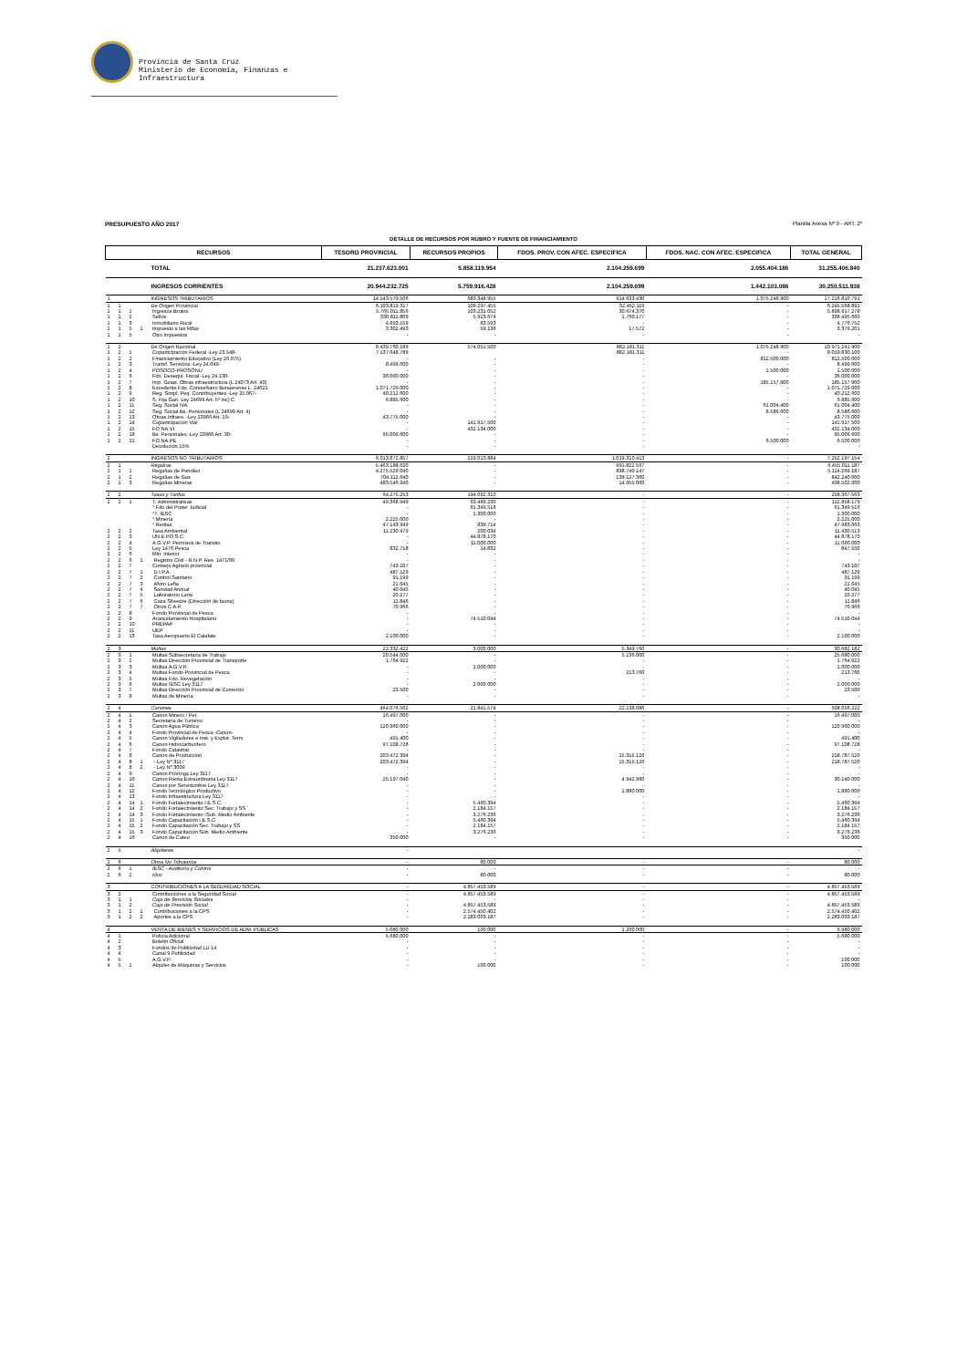Provincia de Santa Cruz
Ministerio de Economía, Finanzas e
Infraestructura
PRESUPUESTO AÑO 2017 Planilla Anexa Nº 9 - ART. 2º
DETALLE DE RECURSOS POR RUBRO Y FUENTE DE FINANCIAMIENTO
| RECURSOS | | | | | TESORO PROVINCIAL | RECURSOS PROPIOS | FDOS. PROV. CON AFEC. ESPECIFICA | FDOS. NAC. CON AFEC. ESPECIFICA | TOTAL GENERAL |
| --- | --- | --- | --- | --- | --- | --- | --- | --- | --- |
| | | | | TOTAL | 21.237.623.001 | 5.858.119.954 | 2.104.259.699 | 2.055.404.186 | 31.255.406.840 |
| | | | | INGRESOS CORRIENTES | 20.944.232.725 | 5.759.916.428 | 2.104.259.699 | 1.442.103.086 | 30.250.511.938 |
| 1 | | | | INGRESOS TRIBUTARIOS | 14.543.579.506 | 683.348.955 | 914.633.430 | 1.075.248.900 | 17.216.810.791 |
| 1 | 1 | | | De Origen Provincial | 6.103.819.317 | 109.297.455 | 32.452.119 | - | 6.245.568.891 |
| 1 | 1 | 1 | | Ingresos Brutos | 5.765.011.856 | 103.231.052 | 30.674.370 | - | 5.898.917.278 |
| 1 | 1 | 2 | | Sellos | 330.811.809 | 5.923.674 | 1.760.177 | - | 338.495.660 |
| 1 | 1 | 3 | | Inmobiliario Rural | 4.693.159 | 83.593 | - | - | 4.776.752 |
| 1 | 1 | 5 | 1 | Impuesto a las Rifas | 3.302.493 | 59.136 | 17.572 | - | 3.379.201 |
| 1 | 1 | 5 | | Otro Impuestos | - | - | - | - | - |
| 1 | 2 | | | De Origen Nacional | 8.439.760.189 | 574.051.500 | 882.181.311 | 1.075.248.900 | 10.971.241.900 |
| 1 | 2 | 1 | | Coparticipación Federal -Ley 23.548- | 7.137.648.789 | | 882.181.311 | - | 8.019.830.100 |
| 1 | 2 | 2 | | Financiamiento Educativo (Ley 26.075) | - | - | - | 812.500.000 | 812.500.000 |
| 1 | 2 | 3 | | Transf. Servicios -Ley 24.049- | 8.499.600 | - | - | - | 8.499.600 |
| 1 | 2 | 4 | | POSOCO-PROSONU | - | - | - | 1.500.000 | 1.500.000 |
| 1 | 2 | 6 | | Fdo. Desequi. Fiscal -Ley 24.130- | 36.000.000 | - | - | - | 36.000.000 |
| 1 | 2 | 7 | | Imp. Gcias. Obras infraestructura (L 24073 Art. 40) | - | - | - | 185.157.900 | 185.157.900 |
| 1 | 2 | 8 | | Excedente Fdo. Conourbano Bonaerense L. 24621 | 1.071.729.000 | - | - | - | 1.071.729.000 |
| 1 | 2 | 9 | | Reg. Simpl. Peq. Contribuyentes -Ley 25.067- | 40.212.600 | - | - | - | 40.212.600 |
| 1 | 2 | 10 | | S. Fija Gan. Ley 24699 Art. 5º inc) C | 6.885.600 | - | - | - | 6.885.600 |
| 1 | 2 | 11 | | Seg. Social IVA | - | - | - | 61.004.400 | 61.004.400 |
| 1 | 2 | 12 | | Seg. Social Bs. Personales (L 24699 Art. 4) | - | - | - | 8.586.600 | 8.586.600 |
| 1 | 2 | 13 | | Obras Infraes. -Ley 23966 Art. 19- | 43.775.000 | - | - | - | 43.775.000 |
| 1 | 2 | 14 | | Coparticipación Vial | - | 141.917.500 | - | - | 141.917.500 |
| 1 | 2 | 15 | | FO.NA.VI. | - | 432.134.000 | - | - | 432.134.000 |
| 1 | 2 | 18 | | Bs. Personales -Ley 23966 Art. 30- | 95.009.600 | - | - | - | 95.009.600 |
| 1 | 2 | 21 | | FO.NA.PE | - | - | - | 6.500.000 | 6.500.000 |
| | | | | Devolución 15% | - | - | - | - | - |
| 2 | | | | INGRESOS NO TRIBUTARIOS | 6.013.872.857 | 219.013.884 | 1.019.310.413 | - | 7.252.197.154 |
| 2 | 1 | | | Regalías | 5.463.188.620 | - | 991.822.567 | - | 6.455.011.187 |
| 2 | 1 | 1 | | Regalías de Petróleo | 4.275.529.040 | - | 838.740.147 | - | 5.114.269.187 |
| 2 | 1 | 2 | | Regalías de Gas | 704.112.640 | - | 138.127.360 | - | 842.240.000 |
| 2 | 1 | 3 | | Regalías Mineras | 483.546.940 | - | 14.955.060 | - | 498.502.000 |
| 2 | 2 | | | Tasas y Tarifas | 64.275.253 | 194.092.310 | - | - | 258.367.563 |
| 2 | 2 | 1 | | T. Administrativas | 49.368.949 | 63.489.230 | - | - | 112.858.179 |
| | | | | * Fdo del Poder Judicial | - | 61.349.516 | - | - | 61.349.516 |
| | | | | *T. IESC | - | 1.300.000 | - | - | 1.300.000 |
| | | | | * Minería | 2.225.000 | - | - | - | 2.225.000 |
| | | | | * Rentas | 47.143.949 | 839.714 | - | - | 47.983.663 |
| 2 | 2 | 2 | | Tasa Ambiental | 11.230.479 | 200.034 | - | - | 11.430.513 |
| 2 | 2 | 3 | | UN.E.PO.S.C. | - | 44.878.170 | - | - | 44.878.170 |
| 2 | 2 | 4 | | A.G.V.P. Permisos de Transito | - | 11.000.000 | - | - | 11.000.000 |
| 2 | 2 | 5 | | Ley 1476 Pesca | 832.718 | 14.832 | - | - | 847.550 |
| 2 | 2 | 6 | | Min. Interior | - | - | - | - | - |
| 2 | 2 | 6 | 1 | Registro Civil - R.N.P. Res. 1471/09 | - | - | - | - | - |
| 2 | 2 | 7 | | Consejo Agrario provincial | 743.107 | - | - | - | 743.107 |
| 2 | 2 | 7 | 1 | D.I.P.A. | 487.129 | - | - | - | 487.129 |
| 2 | 2 | 7 | 2 | Control Sanitario | 91.199 | - | - | - | 91.199 |
| 2 | 2 | 7 | 3 | Aforo Leña | 21.645 | - | - | - | 21.645 |
| 2 | 2 | 7 | 4 | Sanidad Animal | 40.045 | - | - | - | 40.045 |
| 2 | 2 | 7 | 5 | Laboratorio Lana | 20.277 | - | - | - | 20.277 |
| 2 | 2 | 7 | 6 | Caza Silvestre (Dirección de fauna) | 11.846 | - | - | - | 11.846 |
| 2 | 2 | 7 | 7 | Otros C.A.P. | 70.966 | - | - | - | 70.966 |
| 2 | 2 | 8 | | Fondo Provincial de Pesca | - | - | - | - | - |
| 2 | 2 | 9 | | Arancelamiento Hospitalario | - | 74.510.044 | - | - | 74.510.044 |
| 2 | 2 | 10 | | PREPAP | - | - | - | - | - |
| 2 | 2 | 11 | | UEP | - | - | - | - | - |
| 2 | 2 | 13 | | Tasa Aeropuerto El Calafate | 2.100.000 | - | - | - | 2.100.000 |
| 2 | 3 | | | Multas | 22.332.422 | 3.000.000 | 5.349.760 | - | 30.682.182 |
| 2 | 3 | 1 | | Multas Subsecretaría de Trabajo | 20.544.000 | - | 5.136.000 | - | 25.680.000 |
| 2 | 3 | 2 | | Multas Dirección Provincial de Transporte | 1.764.922 | - | - | - | 1.764.922 |
| 2 | 3 | 3 | | Multas A.G.V.P. | - | 1.000.000 | - | - | 1.000.000 |
| 2 | 3 | 4 | | Multas Fondo Provincial de Pesca | - | - | 213.760 | - | 213.760 |
| 2 | 3 | 5 | | Multas Fdo. Revegetación | - | - | - | - | - |
| 2 | 3 | 6 | | Multas IESC Ley 3117 | - | 2.000.000 | - | - | 2.000.000 |
| 2 | 3 | 7 | | Multas Dirección Provincial de Comercio | 23.500 | - | - | - | 23.500 |
| 2 | 3 | 8 | | Multas de Minería | - | - | - | - | - |
| 2 | 4 | | | Canones | 464.076.562 | 21.841.574 | 22.138.086 | - | 508.056.222 |
| 2 | 4 | 1 | | Canon Minero / Per. | 16.497.000 | - | - | - | 16.497.000 |
| 2 | 4 | 2 | | Secretaria de Turismo | - | - | - | - | - |
| 2 | 4 | 3 | | Canon Agua Pública | 120.960.000 | - | - | - | 120.960.000 |
| 2 | 4 | 4 | | Fondo Provincial de Pesca -Canon- | - | - | - | - | - |
| 2 | 4 | 5 | | Canon Vigiladores e Inst. y Explot. Term. | 491.400 | - | - | - | 491.400 |
| 2 | 4 | 6 | | Canon Hidrocarburífero | 97.108.728 | - | - | - | 97.108.728 |
| 2 | 4 | 7 | | Fondo Catastral | - | - | - | - | - |
| 2 | 4 | 8 | | Canon de Producción | 203.472.394 | - | 15.315.126 | - | 218.787.520 |
| 2 | 4 | 8 | 1 | - Ley Nº 3117 | 203.472.394 | - | 15.315.126 | - | 218.787.520 |
| 2 | 4 | 8 | 2 | - Ley Nº 3009 | - | - | - | - | - |
| 2 | 4 | 9 | | Canon Prórroga Ley 3117 | - | - | - | - | - |
| 2 | 4 | 10 | | Canon Renta Extraordinaria Ley 3117 | 25.197.040 | - | 4.942.960 | - | 30.140.000 |
| 2 | 4 | 11 | | Cánon por Servidumbre Ley 3117 | - | - | - | - | - |
| 2 | 4 | 12 | | Fondo Tecnológico Productivo | - | - | 1.880.000 | - | 1.880.000 |
| 2 | 4 | 13 | | Fondo Infraestructura Ley 3117 | - | - | - | - | - |
| 2 | 4 | 14 | 1 | Fondo Fortalecimiento I.E.S.C. | - | 5.460.394 | - | - | 5.460.394 |
| 2 | 4 | 14 | 2 | Fondo Fortalecimiento Sec. Trabajo y SS | - | 2.184.157 | - | - | 2.184.157 |
| 2 | 4 | 14 | 3 | Fondo Fortalecimiento -Sub. Medio Ambiente | - | 3.276.236 | - | - | 3.276.236 |
| 2 | 4 | 15 | 1 | Fondo Capacitación I.E.S.C. | - | 5.460.394 | - | - | 5.460.394 |
| 2 | 4 | 15 | 2 | Fondo Capacitación Sec. Trabajo y SS | - | 2.184.157 | - | - | 2.184.157 |
| 2 | 4 | 15 | 3 | Fondo Capacitación Sub. Medio Ambiente | - | 3.276.236 | - | - | 3.276.236 |
| 2 | 4 | 16 | | Canon de Cateo | 350.000 | - | - | - | 350.000 |
| 2 | 5 | | | Alquileres | - | | | | - |
| 2 | 6 | | | Otros No Tributarios | - | 80.000 | - | - | 80.000 |
| 2 | 6 | 1 | | IESC - Auditoría y Control | - | - | - | - | - |
| 2 | 6 | 2 | | Iduv | - | 80.000 | - | - | 80.000 |
| 3 | | | | CONTRIBUCIONES A LA SEGURIDAD SOCIAL | - | 4.857.453.589 | - | - | 4.857.453.589 |
| 3 | 2 | | | Contribuciones a la Seguridad Social | - | 4.857.453.589 | - | - | 4.857.453.589 |
| 3 | 1 | 1 | | Caja de Servicios Sociales | - | - | - | - | - |
| 3 | 1 | 2 | | Caja de Previsión Social | - | 4.857.453.589 | - | - | 4.857.453.589 |
| 3 | 1 | 2 | 1 | Contribuciones a la CPS | - | 2.574.450.402 | - | - | 2.574.450.402 |
| 3 | 1 | 2 | 2 | Aportes a la CPS | - | 2.283.003.187 | - | - | 2.283.003.187 |
| 4 | | | | VENTA DE BIENES Y SERVICIOS DE ADM. PUBLICAS | 5.680.000 | 100.000 | 1.200.000 | - | 6.980.000 |
| 4 | 1 | | | Policía Adicional | 5.680.000 | - | - | - | 5.680.000 |
| 4 | 2 | | | Boletín Oficial | - | - | - | - | - |
| 4 | 3 | | | Fondos de Publicidad LU 14 | - | - | - | - | - |
| 4 | 4 | | | Canal 9 Publicidad | - | - | - | - | - |
| 4 | 5 | | | A.G.V.P. | - | - | - | - | 100.000 |
| 4 | 5 | 1 | | Alquiler de Máquinas y Servicios | - | 100.000 | - | - | 100.000 |